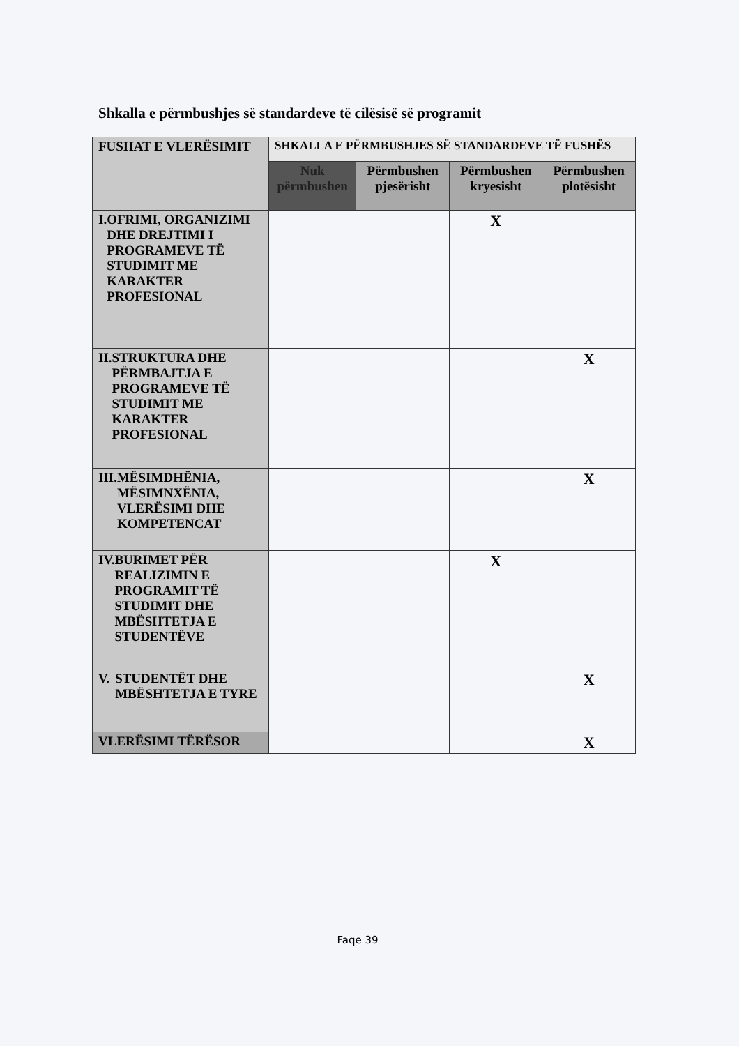Shkalla e përmbushjes së standardeve të cilësisë së programit
| FUSHAT E VLERËSIMIT | SHKALLA E PËRMBUSHJES SË STANDARDEVE TË FUSHËS | | | |
| --- | --- | --- | --- | --- |
| | Nuk përmbushen | Përmbushen pjesërisht | Përmbushen kryesisht | Përmbushen plotësisht |
| I. OFRIMI, ORGANIZIMI DHE DREJTIMI I PROGRAMEVE TË STUDIMIT ME KARAKTER PROFESIONAL | | | X | |
| II. STRUKTURA DHE PËRMBAJTJA E PROGRAMEVE TË STUDIMIT ME KARAKTER PROFESIONAL | | | | X |
| III. MËSIMDHËNIA, MËSIMNXËNIA, VLERËSIMI DHE KOMPETENCAT | | | | X |
| IV. BURIMET PËR REALIZIMIN E PROGRAMIT TË STUDIMIT DHE MBËSHTETJA E STUDENTËVE | | | X | |
| V. STUDENTËT DHE MBËSHTETJA E TYRE | | | | X |
| VLERËSIMI TËRËSOR | | | | X |
Faqe 39